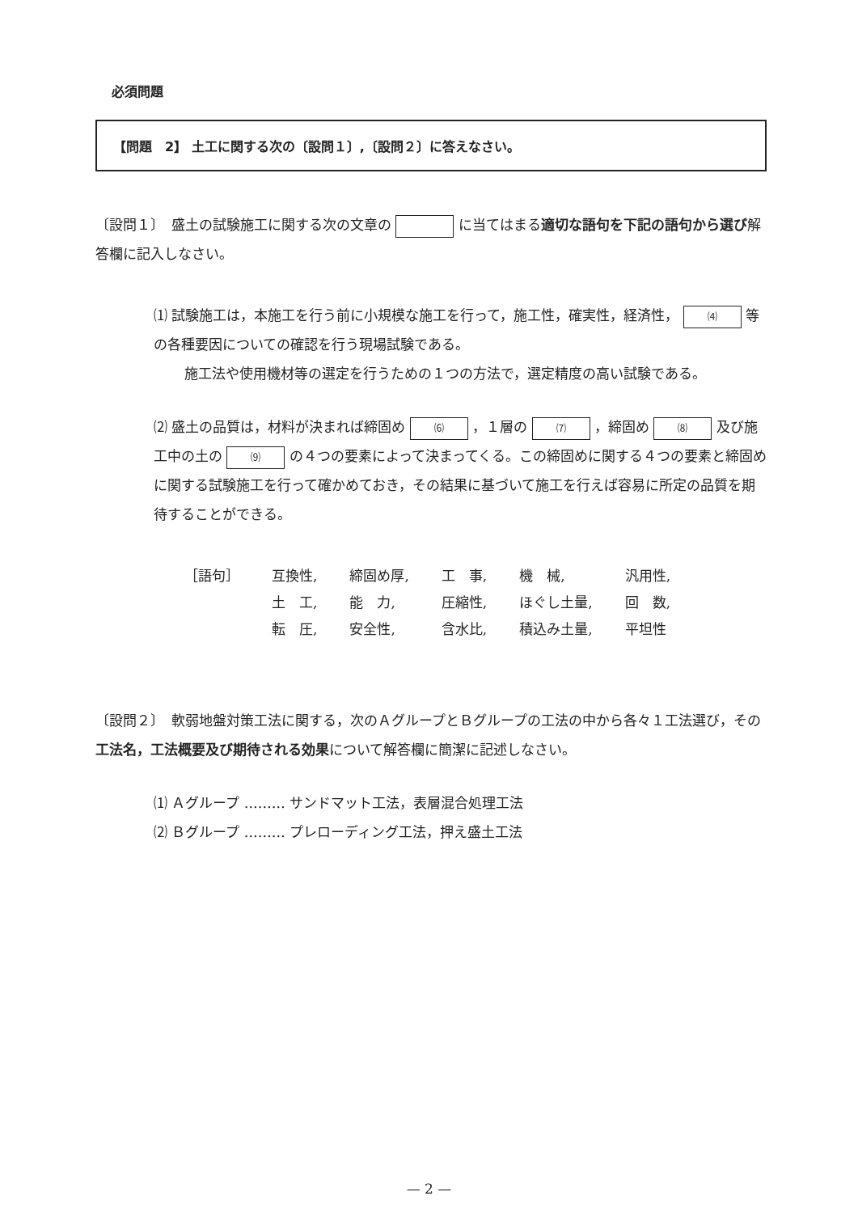必須問題
【問題　2】 土工に関する次の〔設問１〕,〔設問２〕に答えなさい。
〔設問１〕　盛土の試験施工に関する次の文章の に当てはまる適切な語句を下記の語句から選び解答欄に記入しなさい。
⑴ 試験施工は，本施工を行う前に小規模な施工を行って，施工性，確実性，経済性， ⑷ 等の各種要因についての確認を行う現場試験である。
施工法や使用機材等の選定を行うための１つの方法で，選定精度の高い試験である。
⑵ 盛土の品質は，材料が決まれば締固め ⑹ ，１層の ⑺ ，締固め ⑻ 及び施工中の土の ⑼ の４つの要素によって決まってくる。この締固めに関する４つの要素と締固めに関する試験施工を行って確かめておき，その結果に基づいて施工を行えば容易に所定の品質を期待することができる。
| ［語句］ | 互換性, | 締固め厚, | 工 事, | 機 械, | 汎用性, |
| | 土 工, | 能 力, | 圧縮性, | ほぐし土量, | 回 数, |
| | 転 圧, | 安全性, | 含水比, | 積込み土量, | 平坦性 |
〔設問２〕　軟弱地盤対策工法に関する，次のＡグループとＢグループの工法の中から各々１工法選び，その工法名，工法概要及び期待される効果について解答欄に簡潔に記述しなさい。
⑴ Ａグループ ……… サンドマット工法，表層混合処理工法
⑵ Ｂグループ ……… プレローディング工法，押え盛土工法
— 2 —